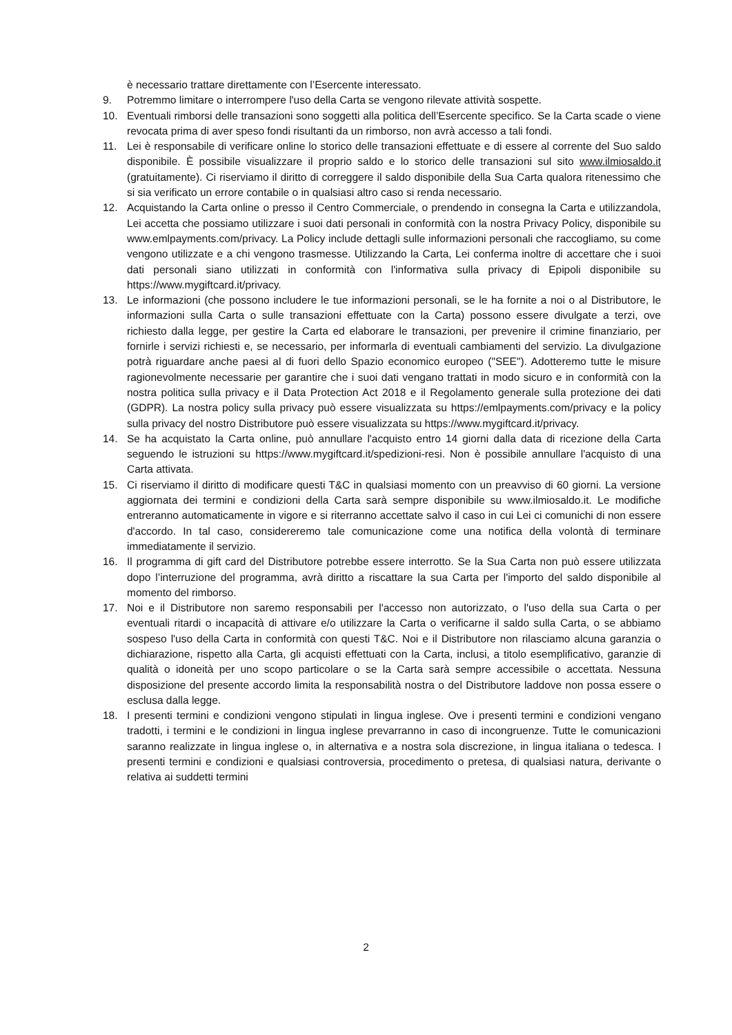è necessario trattare direttamente con l’Esercente interessato.
9. Potremmo limitare o interrompere l'uso della Carta se vengono rilevate attività sospette.
10. Eventuali rimborsi delle transazioni sono soggetti alla politica dell’Esercente specifico. Se la Carta scade o viene revocata prima di aver speso fondi risultanti da un rimborso, non avrà accesso a tali fondi.
11. Lei è responsabile di verificare online lo storico delle transazioni effettuate e di essere al corrente del Suo saldo disponibile. È possibile visualizzare il proprio saldo e lo storico delle transazioni sul sito www.ilmiosaldo.it (gratuitamente). Ci riserviamo il diritto di correggere il saldo disponibile della Sua Carta qualora ritenessimo che si sia verificato un errore contabile o in qualsiasi altro caso si renda necessario.
12. Acquistando la Carta online o presso il Centro Commerciale, o prendendo in consegna la Carta e utilizzandola, Lei accetta che possiamo utilizzare i suoi dati personali in conformità con la nostra Privacy Policy, disponibile su www.emlpayments.com/privacy. La Policy include dettagli sulle informazioni personali che raccogliamo, su come vengono utilizzate e a chi vengono trasmesse. Utilizzando la Carta, Lei conferma inoltre di accettare che i suoi dati personali siano utilizzati in conformità con l'informativa sulla privacy di Epipoli disponibile su https://www.mygiftcard.it/privacy.
13. Le informazioni (che possono includere le tue informazioni personali, se le ha fornite a noi o al Distributore, le informazioni sulla Carta o sulle transazioni effettuate con la Carta) possono essere divulgate a terzi, ove richiesto dalla legge, per gestire la Carta ed elaborare le transazioni, per prevenire il crimine finanziario, per fornirle i servizi richiesti e, se necessario, per informarla di eventuali cambiamenti del servizio. La divulgazione potrà riguardare anche paesi al di fuori dello Spazio economico europeo ("SEE"). Adotteremo tutte le misure ragionevolmente necessarie per garantire che i suoi dati vengano trattati in modo sicuro e in conformità con la nostra politica sulla privacy e il Data Protection Act 2018 e il Regolamento generale sulla protezione dei dati (GDPR). La nostra policy sulla privacy può essere visualizzata su https://emlpayments.com/privacy e la policy sulla privacy del nostro Distributore può essere visualizzata su https://www.mygiftcard.it/privacy.
14. Se ha acquistato la Carta online, può annullare l'acquisto entro 14 giorni dalla data di ricezione della Carta seguendo le istruzioni su https://www.mygiftcard.it/spedizioni-resi. Non è possibile annullare l'acquisto di una Carta attivata.
15. Ci riserviamo il diritto di modificare questi T&C in qualsiasi momento con un preavviso di 60 giorni. La versione aggiornata dei termini e condizioni della Carta sarà sempre disponibile su www.ilmiosaldo.it. Le modifiche entreranno automaticamente in vigore e si riterranno accettate salvo il caso in cui Lei ci comunichi di non essere d'accordo. In tal caso, considereremo tale comunicazione come una notifica della volontà di terminare immediatamente il servizio.
16. Il programma di gift card del Distributore potrebbe essere interrotto. Se la Sua Carta non può essere utilizzata dopo l’interruzione del programma, avrà diritto a riscattare la sua Carta per l'importo del saldo disponibile al momento del rimborso.
17. Noi e il Distributore non saremo responsabili per l'accesso non autorizzato, o l'uso della sua Carta o per eventuali ritardi o incapacità di attivare e/o utilizzare la Carta o verificarne il saldo sulla Carta, o se abbiamo sospeso l'uso della Carta in conformità con questi T&C. Noi e il Distributore non rilasciamo alcuna garanzia o dichiarazione, rispetto alla Carta, gli acquisti effettuati con la Carta, inclusi, a titolo esemplificativo, garanzie di qualità o idoneità per uno scopo particolare o se la Carta sarà sempre accessibile o accettata. Nessuna disposizione del presente accordo limita la responsabilità nostra o del Distributore laddove non possa essere o esclusa dalla legge.
18. I presenti termini e condizioni vengono stipulati in lingua inglese. Ove i presenti termini e condizioni vengano tradotti, i termini e le condizioni in lingua inglese prevarranno in caso di incongruenze. Tutte le comunicazioni saranno realizzate in lingua inglese o, in alternativa e a nostra sola discrezione, in lingua italiana o tedesca. I presenti termini e condizioni e qualsiasi controversia, procedimento o pretesa, di qualsiasi natura, derivante o relativa ai suddetti termini
2